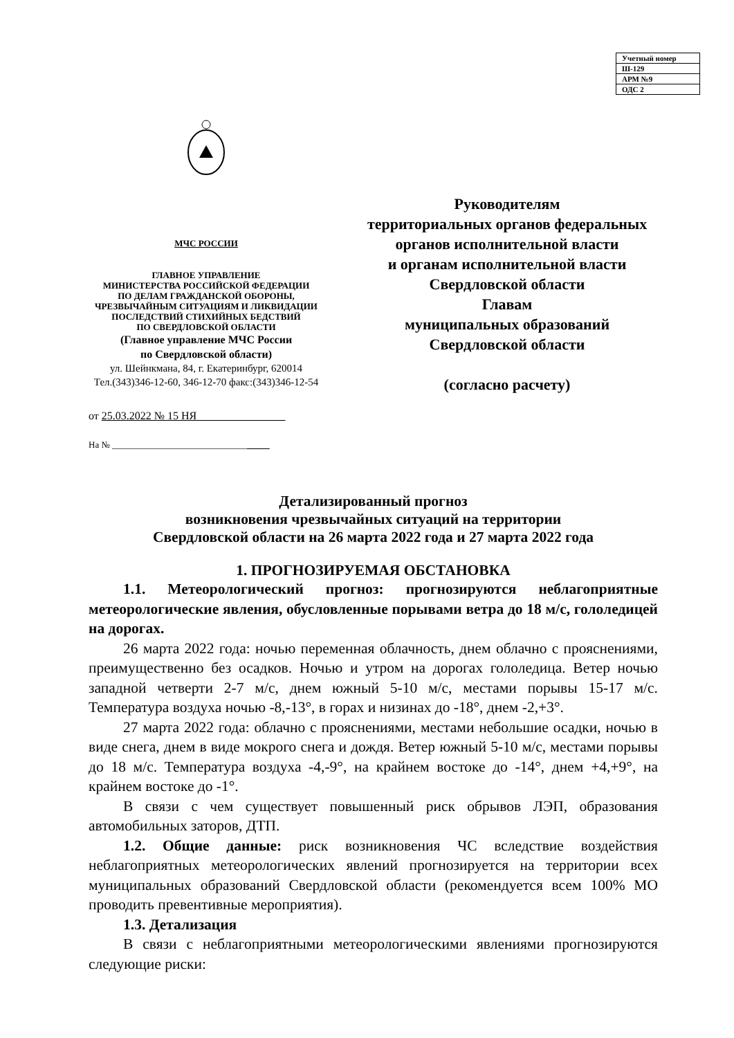| Учетный номер |
| Ш-129 |
| АРМ №9 |
| ОДС 2 |
МЧС РОССИИ
ГЛАВНОЕ УПРАВЛЕНИЕ
МИНИСТЕРСТВА РОССИЙСКОЙ ФЕДЕРАЦИИ
ПО ДЕЛАМ ГРАЖДАНСКОЙ ОБОРОНЫ,
ЧРЕЗВЫЧАЙНЫМ СИТУАЦИЯМ И ЛИКВИДАЦИИ
ПОСЛЕДСТВИЙ СТИХИЙНЫХ БЕДСТВИЙ
ПО СВЕРДЛОВСКОЙ ОБЛАСТИ
(Главное управление МЧС России
по Свердловской области)
ул. Шейнкмана, 84, г. Екатеринбург, 620014
Тел.(343)346-12-60, 346-12-70 факс:(343)346-12-54
от 25.03.2022 № 15 НЯ________________
На № ___________________________________
Руководителям
территориальных органов федеральных органов исполнительной власти
и органам исполнительной власти
Свердловской области
Главам
муниципальных образований
Свердловской области
(согласно расчету)
Детализированный прогноз
возникновения чрезвычайных ситуаций на территории
Свердловской области на 26 марта 2022 года и 27 марта 2022 года
1. ПРОГНОЗИРУЕМАЯ ОБСТАНОВКА
1.1. Метеорологический прогноз: прогнозируются неблагоприятные метеорологические явления, обусловленные порывами ветра до 18 м/с, гололедицей на дорогах.
26 марта 2022 года: ночью переменная облачность, днем облачно с прояснениями, преимущественно без осадков. Ночью и утром на дорогах гололедица. Ветер ночью западной четверти 2-7 м/с, днем южный 5-10 м/с, местами порывы 15-17 м/с. Температура воздуха ночью -8,-13°, в горах и низинах до -18°, днем -2,+3°.
27 марта 2022 года: облачно с прояснениями, местами небольшие осадки, ночью в виде снега, днем в виде мокрого снега и дождя. Ветер южный 5-10 м/с, местами порывы до 18 м/с. Температура воздуха -4,-9°, на крайнем востоке до -14°, днем +4,+9°, на крайнем востоке до -1°.
В связи с чем существует повышенный риск обрывов ЛЭП, образования автомобильных заторов, ДТП.
1.2. Общие данные: риск возникновения ЧС вследствие воздействия неблагоприятных метеорологических явлений прогнозируется на территории всех муниципальных образований Свердловской области (рекомендуется всем 100% МО проводить превентивные мероприятия).
1.3. Детализация
В связи с неблагоприятными метеорологическими явлениями прогнозируются следующие риски: